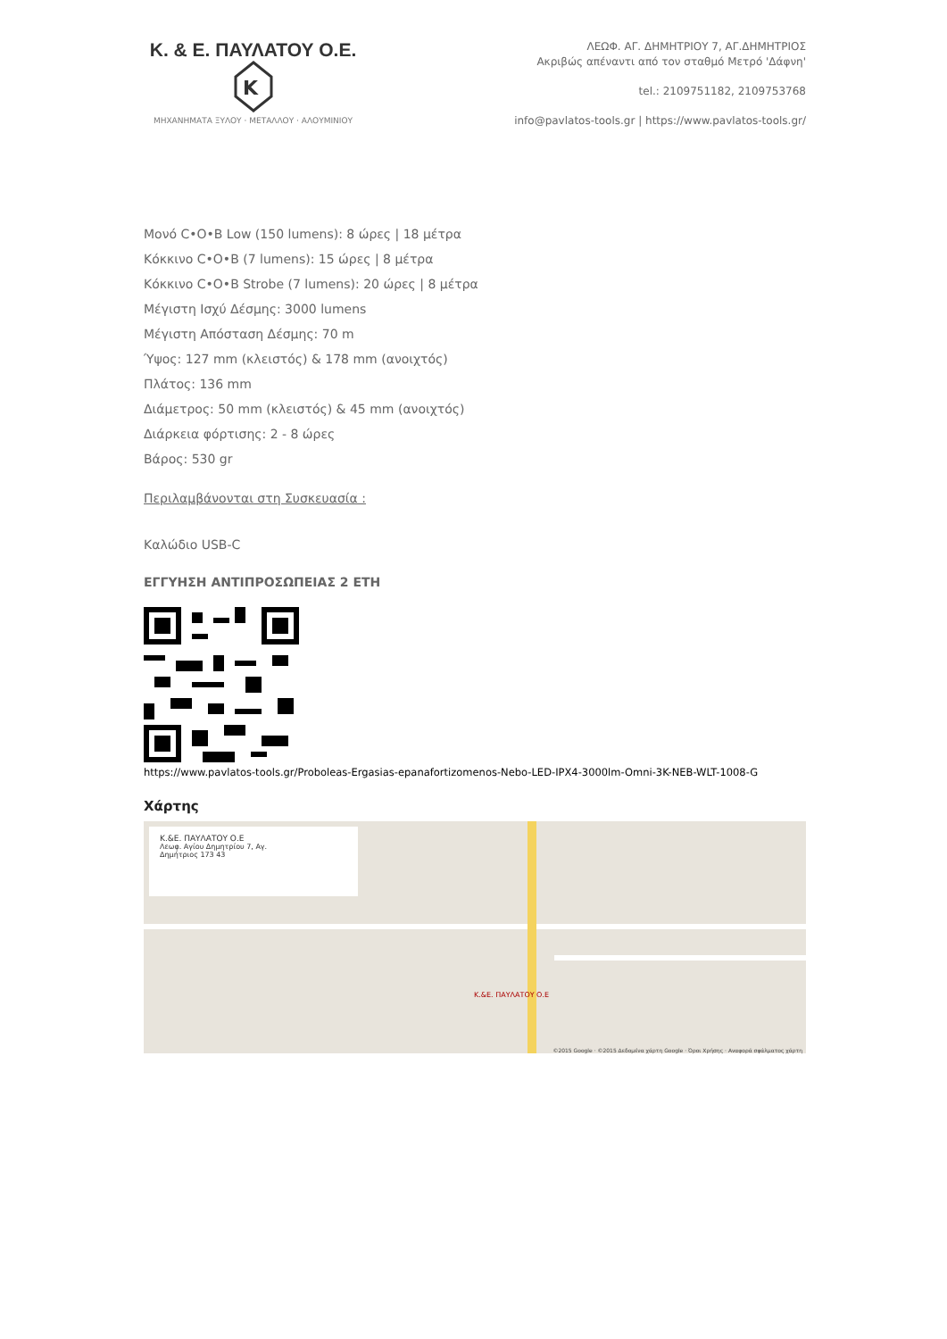Κ. & Ε. ΠΑΥΛΑΤΟΥ Ο.Ε.
K
ΜΗΧΑΝΗΜΑΤΑ ΞΥΛΟΥ · ΜΕΤΑΛΛΟΥ · ΑΛΟΥΜΙΝΙΟΥ
ΛΕΩΦ. ΑΓ. ΔΗΜΗΤΡΙΟΥ 7, ΑΓ.ΔΗΜΗΤΡΙΟΣ
Ακριβώς απέναντι από τον σταθμό Μετρό 'Δάφνη'
tel.: 2109751182, 2109753768
info@pavlatos-tools.gr | https://www.pavlatos-tools.gr/
Μονό C•O•B Low (150 lumens): 8 ώρες | 18 μέτρα
Κόκκινο C•O•B (7 lumens): 15 ώρες | 8 μέτρα
Κόκκινο C•O•B Strobe (7 lumens): 20 ώρες | 8 μέτρα
Μέγιστη Ισχύ Δέσμης: 3000 lumens
Μέγιστη Απόσταση Δέσμης: 70 m
Ύψος: 127 mm (κλειστός) & 178 mm (ανοιχτός)
Πλάτος: 136 mm
Διάμετρος: 50 mm (κλειστός) & 45 mm (ανοιχτός)
Διάρκεια φόρτισης: 2 - 8 ώρες
Βάρος: 530 gr
Περιλαμβάνονται στη Συσκευασία :
Καλώδιο USB-C
ΕΓΓΥΗΣΗ ΑΝΤΙΠΡΟΣΩΠΕΙΑΣ 2 ΕΤΗ
https://www.pavlatos-tools.gr/Proboleas-Ergasias-epanafortizomenos-Nebo-LED-IPX4-3000lm-Omni-3K-NEB-WLT-1008-G
Χάρτης
Κ.&Ε. ΠΑΥΛΑΤΟΥ Ο.Ε
Λεωφ. Αγίου Δημητρίου 7, Αγ.
Δημήτριος 173 43
Κ.&Ε. ΠΑΥΛΑΤΟΥ Ο.Ε
©2015 Google · ©2015 Δεδομένα χάρτη Google · Όροι Χρήσης · Αναφορά σφάλματος χάρτη